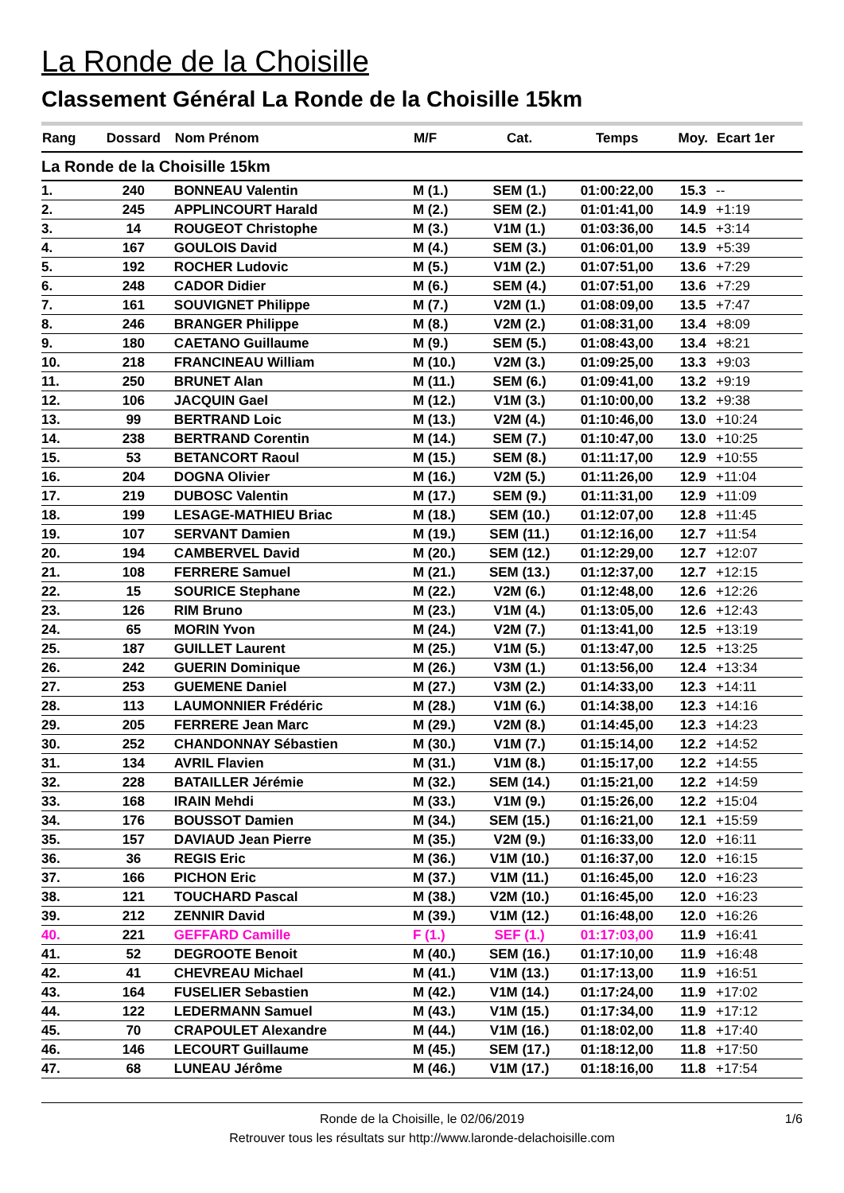La Ronde de la Choisille
Classement Général La Ronde de la Choisille 15km
| Rang | Dossard | Nom Prénom | M/F | Cat. | Temps | Moy. | Ecart 1er |
| --- | --- | --- | --- | --- | --- | --- | --- |
| La Ronde de la Choisille 15km | | | | | | | |
| 1. | 240 | BONNEAU Valentin | M (1.) | SEM (1.) | 01:00:22,00 | 15.3 | -- |
| 2. | 245 | APPLINCOURT Harald | M (2.) | SEM (2.) | 01:01:41,00 | 14.9 | +1:19 |
| 3. | 14 | ROUGEOT Christophe | M (3.) | V1M (1.) | 01:03:36,00 | 14.5 | +3:14 |
| 4. | 167 | GOULOIS David | M (4.) | SEM (3.) | 01:06:01,00 | 13.9 | +5:39 |
| 5. | 192 | ROCHER Ludovic | M (5.) | V1M (2.) | 01:07:51,00 | 13.6 | +7:29 |
| 6. | 248 | CADOR Didier | M (6.) | SEM (4.) | 01:07:51,00 | 13.6 | +7:29 |
| 7. | 161 | SOUVIGNET Philippe | M (7.) | V2M (1.) | 01:08:09,00 | 13.5 | +7:47 |
| 8. | 246 | BRANGER Philippe | M (8.) | V2M (2.) | 01:08:31,00 | 13.4 | +8:09 |
| 9. | 180 | CAETANO Guillaume | M (9.) | SEM (5.) | 01:08:43,00 | 13.4 | +8:21 |
| 10. | 218 | FRANCINEAU William | M (10.) | V2M (3.) | 01:09:25,00 | 13.3 | +9:03 |
| 11. | 250 | BRUNET Alan | M (11.) | SEM (6.) | 01:09:41,00 | 13.2 | +9:19 |
| 12. | 106 | JACQUIN Gael | M (12.) | V1M (3.) | 01:10:00,00 | 13.2 | +9:38 |
| 13. | 99 | BERTRAND Loic | M (13.) | V2M (4.) | 01:10:46,00 | 13.0 | +10:24 |
| 14. | 238 | BERTRAND Corentin | M (14.) | SEM (7.) | 01:10:47,00 | 13.0 | +10:25 |
| 15. | 53 | BETANCORT Raoul | M (15.) | SEM (8.) | 01:11:17,00 | 12.9 | +10:55 |
| 16. | 204 | DOGNA Olivier | M (16.) | V2M (5.) | 01:11:26,00 | 12.9 | +11:04 |
| 17. | 219 | DUBOSC Valentin | M (17.) | SEM (9.) | 01:11:31,00 | 12.9 | +11:09 |
| 18. | 199 | LESAGE-MATHIEU Briac | M (18.) | SEM (10.) | 01:12:07,00 | 12.8 | +11:45 |
| 19. | 107 | SERVANT Damien | M (19.) | SEM (11.) | 01:12:16,00 | 12.7 | +11:54 |
| 20. | 194 | CAMBERVEL David | M (20.) | SEM (12.) | 01:12:29,00 | 12.7 | +12:07 |
| 21. | 108 | FERRERE Samuel | M (21.) | SEM (13.) | 01:12:37,00 | 12.7 | +12:15 |
| 22. | 15 | SOURICE Stephane | M (22.) | V2M (6.) | 01:12:48,00 | 12.6 | +12:26 |
| 23. | 126 | RIM Bruno | M (23.) | V1M (4.) | 01:13:05,00 | 12.6 | +12:43 |
| 24. | 65 | MORIN Yvon | M (24.) | V2M (7.) | 01:13:41,00 | 12.5 | +13:19 |
| 25. | 187 | GUILLET Laurent | M (25.) | V1M (5.) | 01:13:47,00 | 12.5 | +13:25 |
| 26. | 242 | GUERIN Dominique | M (26.) | V3M (1.) | 01:13:56,00 | 12.4 | +13:34 |
| 27. | 253 | GUEMENE Daniel | M (27.) | V3M (2.) | 01:14:33,00 | 12.3 | +14:11 |
| 28. | 113 | LAUMONNIER Frédéric | M (28.) | V1M (6.) | 01:14:38,00 | 12.3 | +14:16 |
| 29. | 205 | FERRERE Jean Marc | M (29.) | V2M (8.) | 01:14:45,00 | 12.3 | +14:23 |
| 30. | 252 | CHANDONNAY Sébastien | M (30.) | V1M (7.) | 01:15:14,00 | 12.2 | +14:52 |
| 31. | 134 | AVRIL Flavien | M (31.) | V1M (8.) | 01:15:17,00 | 12.2 | +14:55 |
| 32. | 228 | BATAILLER Jérémie | M (32.) | SEM (14.) | 01:15:21,00 | 12.2 | +14:59 |
| 33. | 168 | IRAIN Mehdi | M (33.) | V1M (9.) | 01:15:26,00 | 12.2 | +15:04 |
| 34. | 176 | BOUSSOT Damien | M (34.) | SEM (15.) | 01:16:21,00 | 12.1 | +15:59 |
| 35. | 157 | DAVIAUD Jean Pierre | M (35.) | V2M (9.) | 01:16:33,00 | 12.0 | +16:11 |
| 36. | 36 | REGIS Eric | M (36.) | V1M (10.) | 01:16:37,00 | 12.0 | +16:15 |
| 37. | 166 | PICHON Eric | M (37.) | V1M (11.) | 01:16:45,00 | 12.0 | +16:23 |
| 38. | 121 | TOUCHARD Pascal | M (38.) | V2M (10.) | 01:16:45,00 | 12.0 | +16:23 |
| 39. | 212 | ZENNIR David | M (39.) | V1M (12.) | 01:16:48,00 | 12.0 | +16:26 |
| 40. | 221 | GEFFARD Camille | F (1.) | SEF (1.) | 01:17:03,00 | 11.9 | +16:41 |
| 41. | 52 | DEGROOTE Benoit | M (40.) | SEM (16.) | 01:17:10,00 | 11.9 | +16:48 |
| 42. | 41 | CHEVREAU Michael | M (41.) | V1M (13.) | 01:17:13,00 | 11.9 | +16:51 |
| 43. | 164 | FUSELIER Sebastien | M (42.) | V1M (14.) | 01:17:24,00 | 11.9 | +17:02 |
| 44. | 122 | LEDERMANN Samuel | M (43.) | V1M (15.) | 01:17:34,00 | 11.9 | +17:12 |
| 45. | 70 | CRAPOULET Alexandre | M (44.) | V1M (16.) | 01:18:02,00 | 11.8 | +17:40 |
| 46. | 146 | LECOURT Guillaume | M (45.) | SEM (17.) | 01:18:12,00 | 11.8 | +17:50 |
| 47. | 68 | LUNEAU Jérôme | M (46.) | V1M (17.) | 01:18:16,00 | 11.8 | +17:54 |
Ronde de la Choisille, le 02/06/2019
1/6
Retrouver tous les résultats sur http://www.laronde-delachoisille.com